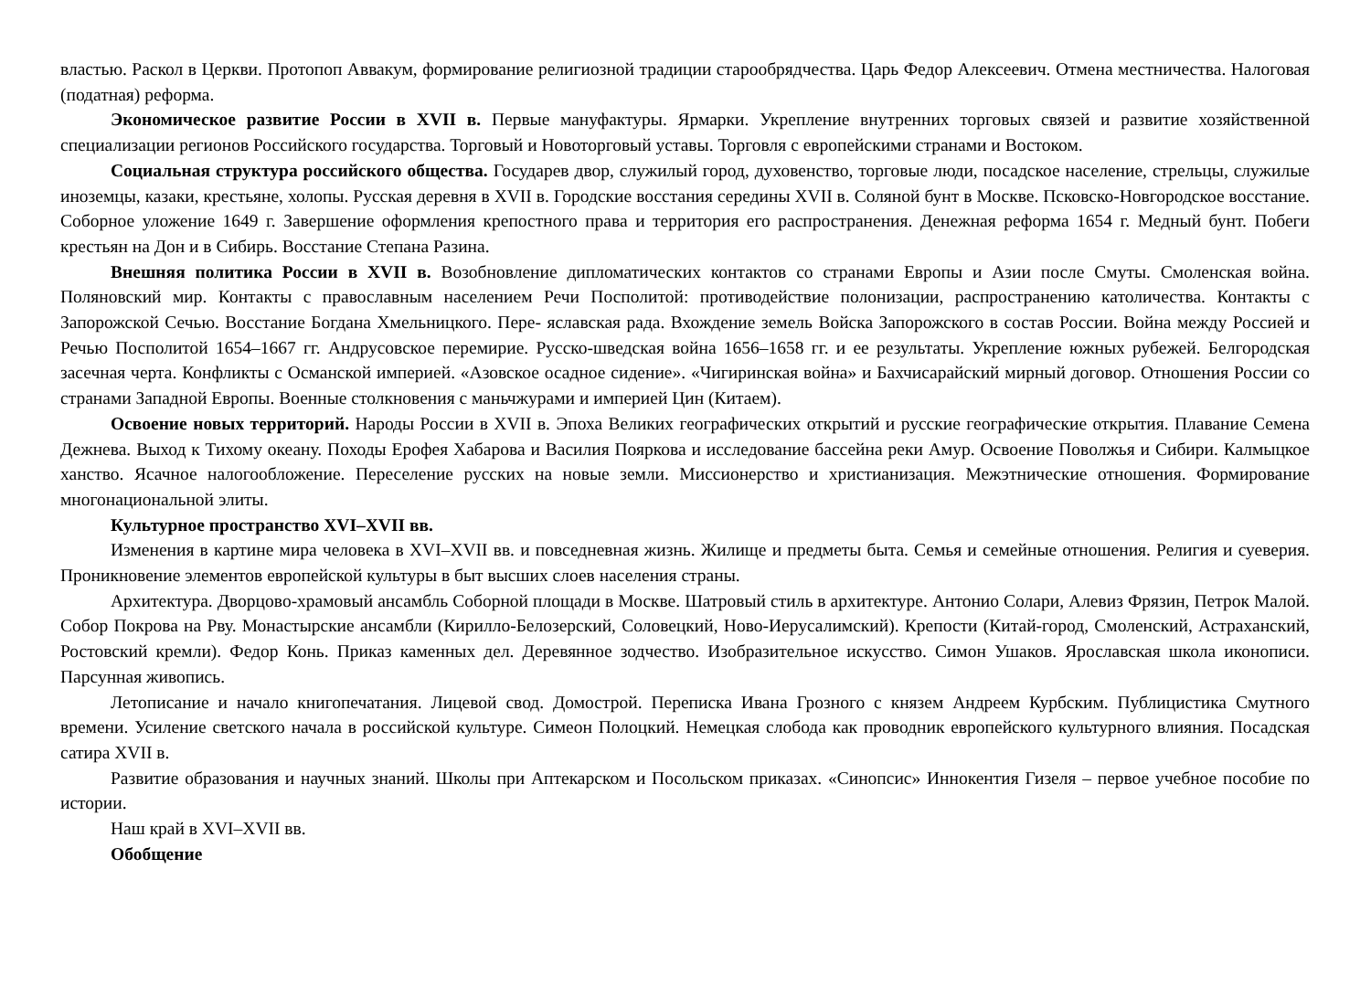властью. Раскол в Церкви. Протопоп Аввакум, формирование религиозной традиции старообрядчества. Царь Федор Алексеевич. Отмена местничества. Налоговая (податная) реформа.
Экономическое развитие России в XVII в. Первые мануфактуры. Ярмарки. Укрепление внутренних торговых связей и развитие хозяйственной специализации регионов Российского государства. Торговый и Новоторговый уставы. Торговля с европейскими странами и Востоком.
Социальная структура российского общества. Государев двор, служилый город, духовенство, торговые люди, посадское население, стрельцы, служилые иноземцы, казаки, крестьяне, холопы. Русская деревня в XVII в. Городские восстания середины XVII в. Соляной бунт в Москве. Псковско-Новгородское восстание. Соборное уложение 1649 г. Завершение оформления крепостного права и территория его распространения. Денежная реформа 1654 г. Медный бунт. Побеги крестьян на Дон и в Сибирь. Восстание Степана Разина.
Внешняя политика России в XVII в. Возобновление дипломатических контактов со странами Европы и Азии после Смуты. Смоленская война. Поляновский мир. Контакты с православным населением Речи Посполитой: противодействие полонизации, распространению католичества. Контакты с Запорожской Сечью. Восстание Богдана Хмельницкого. Пере- яславская рада. Вхождение земель Войска Запорожского в состав России. Война между Россией и Речью Посполитой 1654–1667 гг. Андрусовское перемирие. Русско-шведская война 1656–1658 гг. и ее результаты. Укрепление южных рубежей. Белгородская засечная черта. Конфликты с Османской империей. «Азовское осадное сидение». «Чигиринская война» и Бахчисарайский мирный договор. Отношения России со странами Западной Европы. Военные столкновения с маньчжурами и империей Цин (Китаем).
Освоение новых территорий. Народы России в XVII в. Эпоха Великих географических открытий и русские географические открытия. Плавание Семена Дежнева. Выход к Тихому океану. Походы Ерофея Хабарова и Василия Пояркова и исследование бассейна реки Амур. Освоение Поволжья и Сибири. Калмыцкое ханство. Ясачное налогообложение. Переселение русских на новые земли. Миссионерство и христианизация. Межэтнические отношения. Формирование многонациональной элиты.
Культурное пространство XVI–XVII вв.
Изменения в картине мира человека в XVI–XVII вв. и повседневная жизнь. Жилище и предметы быта. Семья и семейные отношения. Религия и суеверия. Проникновение элементов европейской культуры в быт высших слоев населения страны.
Архитектура. Дворцово-храмовый ансамбль Соборной площади в Москве. Шатровый стиль в архитектуре. Антонио Солари, Алевиз Фрязин, Петрок Малой. Собор Покрова на Рву. Монастырские ансамбли (Кирилло-Белозерский, Соловецкий, Ново-Иерусалимский). Крепости (Китай-город, Смоленский, Астраханский, Ростовский кремли). Федор Конь. Приказ каменных дел. Деревянное зодчество. Изобразительное искусство. Симон Ушаков. Ярославская школа иконописи. Парсунная живопись.
Летописание и начало книгопечатания. Лицевой свод. Домострой. Переписка Ивана Грозного с князем Андреем Курбским. Публицистика Смутного времени. Усиление светского начала в российской культуре. Симеон Полоцкий. Немецкая слобода как проводник европейского культурного влияния. Посадская сатира XVII в.
Развитие образования и научных знаний. Школы при Аптекарском и Посольском приказах. «Синопсис» Иннокентия Гизеля – первое учебное пособие по истории.
Наш край в XVI–XVII вв.
Обобщение